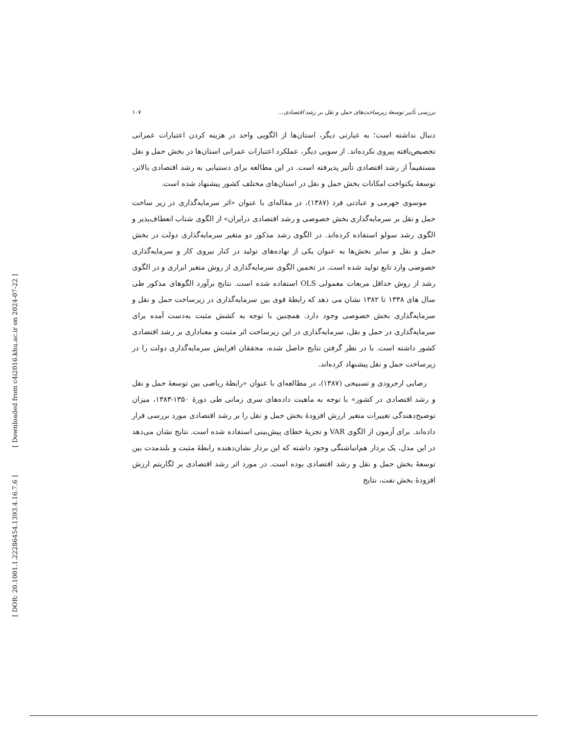[ Downloaded from c4i2016.khu.ac.ir on 2024-07-22 ]
[ DOR: 20.1001.1.22286454.1393.4.16.7.6 ]
بررسی تأثیر توسعهٔ زیرساخت‌های حمل و نقل بر رشد اقتصادی... ۱۰۷
دنبال نداشته است؛ به عبارتی دیگر، استان‌ها از الگویی واحد در هزینه کردن اعتبارات عمرانی تخصیص‌یافته پیروی نکرده‌اند. از سویی دیگر، عملکرد اعتبارات عمرانی استان‌ها در بخش حمل و نقل مستقیماً از رشد اقتصادی تأثیر پذیرفته است. در این مطالعه برای دستیابی به رشد اقتصادی بالاتر، توسعهٔ یکنواخت امکانات بخش حمل و نقل در استان‌های مختلف کشور پیشنهاد شده است.
موسوی جهرمی و عبادتی فرد (۱۳۸۷)، در مقاله‌ای با عنوان «اثر سرمایه‌گذاری در زیر ساخت حمل و نقل بر سرمایه‌گذاری بخش خصوصی و رشد اقتصادی درایران» از الگوی شتاب انعطاف‌پذیر و الگوی رشد سولو استفاده کرده‌اند. در الگوی رشد مذکور دو متغیر سرمایه‌گذاری دولت در بخش حمل و نقل و سایر بخش‌ها به عنوان یکی از نهاده‌های تولید در کنار نیروی کار و سرمایه‌گذاری خصوصی وارد تابع تولید شده است. در تخمین الگوی سرمایه‌گذاری از روش متغیر ابزاری و در الگوی رشد از روش حداقل مربعات معمولی OLS استفاده شده است. نتایج برآورد الگوهای مذکور طی سال های ۱۳۳۸ تا ۱۳۸۲ نشان می دهد که رابطهٔ قوی بین سرمایه‌گذاری در زیرساخت حمل و نقل و سرمایه‌گذاری بخش خصوصی وجود دارد. همچنین با توجه به کشش مثبت به‌دست آمده برای سرمایه‌گذاری در حمل و نقل، سرمایه‌گذاری در این زیرساخت اثر مثبت و معناداری بر رشد اقتصادی کشور داشته است. با در نظر گرفتن نتایج حاصل شده، محققان افزایش سرمایه‌گذاری دولت را در زیرساخت حمل و نقل پیشنهاد کرده‌اند.
رضایی ارجرودی و تسبیحی (۱۳۸۷)، در مطالعه‌ای با عنوان «رابطهٔ ریاضی بین توسعهٔ حمل و نقل و رشد اقتصادی در کشور» با توجه به ماهیت داده‌های سری زمانی طی دورهٔ ۱۳۵۰-۱۳۸۳، میزان توضیح‌دهندگی تغییرات متغیر ارزش افزودهٔ بخش حمل و نقل را بر رشد اقتصادی مورد بررسی قرار داده‌اند. برای آزمون از الگوی VAR و تجزیهٔ خطای پیش‌بینی استفاده شده است. نتایج نشان می‌دهد در این مدل، یک بردار هم‌انباشتگی وجود داشته که این بردار نشان‌دهنده رابطهٔ مثبت و بلندمدت بین توسعهٔ بخش حمل و نقل و رشد اقتصادی بوده است. در مورد اثر رشد اقتصادی بر لگاریتم ارزش افزودهٔ بخش نفت، نتایج